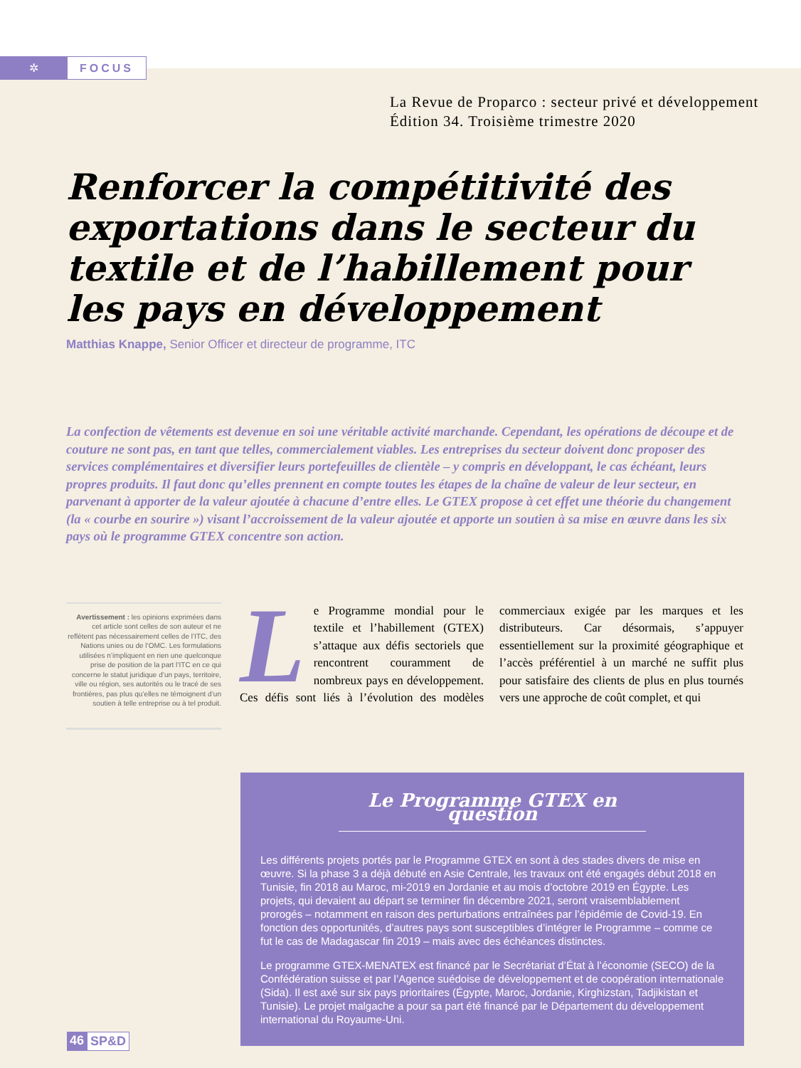✲
FOCUS
La Revue de Proparco : secteur privé et développement
Édition 34. Troisième trimestre 2020
Renforcer la compétitivité des exportations dans le secteur du textile et de l’habillement pour les pays en développement
Matthias Knappe, Senior Officer et directeur de programme, ITC
La confection de vêtements est devenue en soi une véritable activité marchande. Cependant, les opérations de découpe et de couture ne sont pas, en tant que telles, commercialement viables. Les entreprises du secteur doivent donc proposer des services complémentaires et diversifier leurs portefeuilles de clientèle – y compris en développant, le cas échéant, leurs propres produits. Il faut donc qu’elles prennent en compte toutes les étapes de la chaîne de valeur de leur secteur, en parvenant à apporter de la valeur ajoutée à chacune d’entre elles. Le GTEX propose à cet effet une théorie du changement (la « courbe en sourire ») visant l’accroissement de la valeur ajoutée et apporte un soutien à sa mise en œuvre dans les six pays où le programme GTEX concentre son action.
Avertissement : les opinions exprimées dans cet article sont celles de son auteur et ne reflètent pas nécessairement celles de l’ITC, des Nations unies ou de l’OMC. Les formulations utilisées n’impliquent en rien une quelconque prise de position de la part l’ITC en ce qui concerne le statut juridique d’un pays, territoire, ville ou région, ses autorités ou le tracé de ses frontières, pas plus qu’elles ne témoignent d’un soutien à telle entreprise ou à tel produit.
Le Programme mondial pour le textile et l’habillement (GTEX) s’attaque aux défis sectoriels que rencontrent couramment de nombreux pays en développement. Ces défis sont liés à l’évolution des modèles commerciaux exigée par les marques et les distributeurs. Car désormais, s’appuyer essentiellement sur la proximité géographique et l’accès préférentiel à un marché ne suffit plus pour satisfaire des clients de plus en plus tournés vers une approche de coût complet, et qui
Le Programme GTEX en question
Les différents projets portés par le Programme GTEX en sont à des stades divers de mise en œuvre. Si la phase 3 a déjà débuté en Asie Centrale, les travaux ont été engagés début 2018 en Tunisie, fin 2018 au Maroc, mi-2019 en Jordanie et au mois d’octobre 2019 en Égypte. Les projets, qui devaient au départ se terminer fin décembre 2021, seront vraisemblablement prorogés – notamment en raison des perturbations entraînées par l’épidémie de Covid-19. En fonction des opportunités, d’autres pays sont susceptibles d’intégrer le Programme – comme ce fut le cas de Madagascar fin 2019 – mais avec des échéances distinctes.
Le programme GTEX-MENATEX est financé par le Secrétariat d’État à l’économie (SECO) de la Confédération suisse et par l’Agence suédoise de développement et de coopération internationale (Sida). Il est axé sur six pays prioritaires (Égypte, Maroc, Jordanie, Kirghizstan, Tadjikistan et Tunisie). Le projet malgache a pour sa part été financé par le Département du développement international du Royaume-Uni.
46 SP&D